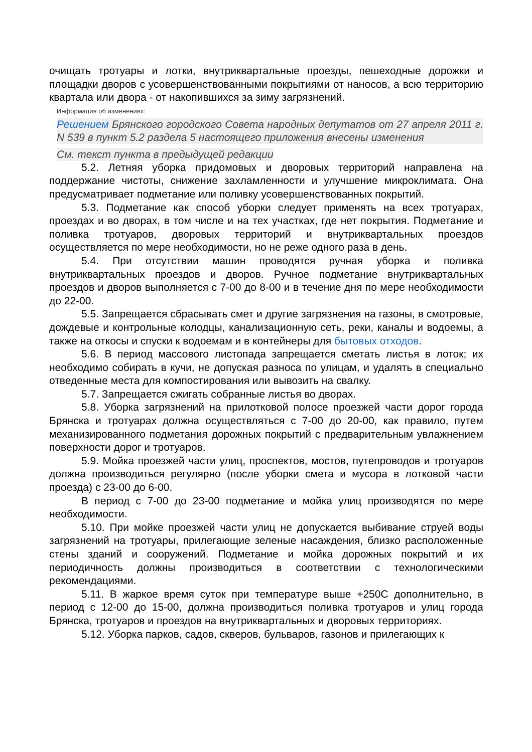очищать тротуары и лотки, внутриквартальные проезды, пешеходные дорожки и площадки дворов с усовершенствованными покрытиями от наносов, а всю территорию квартала или двора - от накопившихся за зиму загрязнений.
Информация об изменениях:
Решением Брянского городского Совета народных депутатов от 27 апреля 2011 г. N 539 в пункт 5.2 раздела 5 настоящего приложения внесены изменения
См. текст пункта в предыдущей редакции
5.2. Летняя уборка придомовых и дворовых территорий направлена на поддержание чистоты, снижение захламленности и улучшение микроклимата. Она предусматривает подметание или поливку усовершенствованных покрытий.
5.3. Подметание как способ уборки следует применять на всех тротуарах, проездах и во дворах, в том числе и на тех участках, где нет покрытия. Подметание и поливка тротуаров, дворовых территорий и внутриквартальных проездов осуществляется по мере необходимости, но не реже одного раза в день.
5.4. При отсутствии машин проводятся ручная уборка и поливка внутриквартальных проездов и дворов. Ручное подметание внутриквартальных проездов и дворов выполняется с 7-00 до 8-00 и в течение дня по мере необходимости до 22-00.
5.5. Запрещается сбрасывать смет и другие загрязнения на газоны, в смотровые, дождевые и контрольные колодцы, канализационную сеть, реки, каналы и водоемы, а также на откосы и спуски к водоемам и в контейнеры для бытовых отходов.
5.6. В период массового листопада запрещается сметать листья в лоток; их необходимо собирать в кучи, не допуская разноса по улицам, и удалять в специально отведенные места для компостирования или вывозить на свалку.
5.7. Запрещается сжигать собранные листья во дворах.
5.8. Уборка загрязнений на прилотковой полосе проезжей части дорог города Брянска и тротуарах должна осуществляться с 7-00 до 20-00, как правило, путем механизированного подметания дорожных покрытий с предварительным увлажнением поверхности дорог и тротуаров.
5.9. Мойка проезжей части улиц, проспектов, мостов, путепроводов и тротуаров должна производиться регулярно (после уборки смета и мусора в лотковой части проезда) с 23-00 до 6-00.
В период с 7-00 до 23-00 подметание и мойка улиц производятся по мере необходимости.
5.10. При мойке проезжей части улиц не допускается выбивание струей воды загрязнений на тротуары, прилегающие зеленые насаждения, близко расположенные стены зданий и сооружений. Подметание и мойка дорожных покрытий и их периодичность должны производиться в соответствии с технологическими рекомендациями.
5.11. В жаркое время суток при температуре выше +250С дополнительно, в период с 12-00 до 15-00, должна производиться поливка тротуаров и улиц города Брянска, тротуаров и проездов на внутриквартальных и дворовых территориях.
5.12. Уборка парков, садов, скверов, бульваров, газонов и прилегающих к